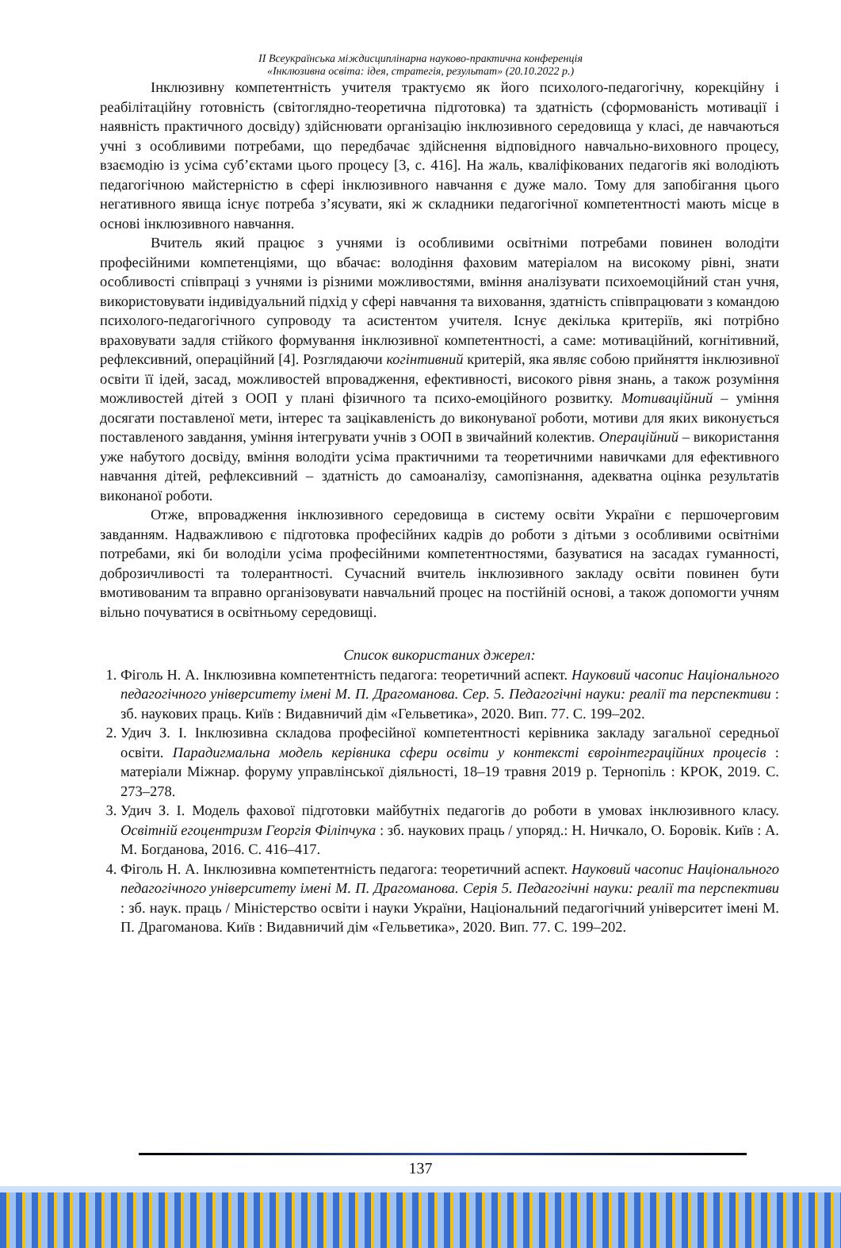ІІ Всеукраїнська міждисциплінарна науково-практична конференція
«Інклюзивна освіта: ідея, стратегія, результат» (20.10.2022 р.)
Інклюзивну компетентність учителя трактуємо як його психолого-педагогічну, корекційну і реабілітаційну готовність (світоглядно-теоретична підготовка) та здатність (сформованість мотивації і наявність практичного досвіду) здійснювати організацію інклюзивного середовища у класі, де навчаються учні з особливими потребами, що передбачає здійснення відповідного навчально-виховного процесу, взаємодію із усіма суб’єктами цього процесу [3, с. 416]. На жаль, кваліфікованих педагогів які володіють педагогічною майстерністю в сфері інклюзивного навчання є дуже мало. Тому для запобігання цього негативного явища існує потреба з’ясувати, які ж складники педагогічної компетентності мають місце в основі інклюзивного навчання.
Вчитель який працює з учнями із особливими освітніми потребами повинен володіти професійними компетенціями, що вбачає: володіння фаховим матеріалом на високому рівні, знати особливості співпраці з учнями із різними можливостями, вміння аналізувати психоемоційний стан учня, використовувати індивідуальний підхід у сфері навчання та виховання, здатність співпрацювати з командою психолого-педагогічного супроводу та асистентом учителя. Існує декілька критеріїв, які потрібно враховувати задля стійкого формування інклюзивної компетентності, а саме: мотиваційний, когнітивний, рефлексивний, операційний [4]. Розглядаючи когінтивний критерій, яка являє собою прийняття інклюзивної освіти її ідей, засад, можливостей впровадження, ефективності, високого рівня знань, а також розуміння можливостей дітей з ООП у плані фізичного та психо-емоційного розвитку. Мотиваційний – уміння досягати поставленої мети, інтерес та зацікавленість до виконуваної роботи, мотиви для яких виконується поставленого завдання, уміння інтегрувати учнів з ООП в звичайний колектив. Операційний – використання уже набутого досвіду, вміння володіти усіма практичними та теоретичними навичками для ефективного навчання дітей, рефлексивний – здатність до самоаналізу, самопізнання, адекватна оцінка результатів виконаної роботи.
Отже, впровадження інклюзивного середовища в систему освіти України є першочерговим завданням. Надважливою є підготовка професійних кадрів до роботи з дітьми з особливими освітніми потребами, які би володіли усіма професійними компетентностями, базуватися на засадах гуманності, доброзичливості та толерантності. Сучасний вчитель інклюзивного закладу освіти повинен бути вмотивованим та вправно організовувати навчальний процес на постійній основі, а також допомогти учням вільно почуватися в освітньому середовищі.
Список використаних джерел:
1. Фіголь Н. А. Інклюзивна компетентність педагога: теоретичний аспект. Науковий часопис Національного педагогічного університету імені М. П. Драгоманова. Сер. 5. Педагогічні науки: реалії та перспективи : зб. наукових праць. Київ : Видавничий дім «Гельветика», 2020. Вип. 77. С. 199–202.
2. Удич З. І. Інклюзивна складова професійної компетентності керівника закладу загальної середньої освіти. Парадигмальна модель керівника сфери освіти у контексті євроінтеграційних процесів : матеріали Міжнар. форуму управлінської діяльності, 18–19 травня 2019 р. Тернопіль : КРОК, 2019. С. 273–278.
3. Удич З. І. Модель фахової підготовки майбутніх педагогів до роботи в умовах інклюзивного класу. Освітній егоцентризм Георгія Філіпчука : зб. наукових праць / упоряд.: Н. Ничкало, О. Боровік. Київ : А. М. Богданова, 2016. С. 416–417.
4. Фіголь Н. А. Інклюзивна компетентність педагога: теоретичний аспект. Науковий часопис Національного педагогічного університету імені М. П. Драгоманова. Серія 5. Педагогічні науки: реалії та перспективи : зб. наук. праць / Міністерство освіти і науки України, Національний педагогічний університет імені М. П. Драгоманова. Київ : Видавничий дім «Гельветика», 2020. Вип. 77. С. 199–202.
137